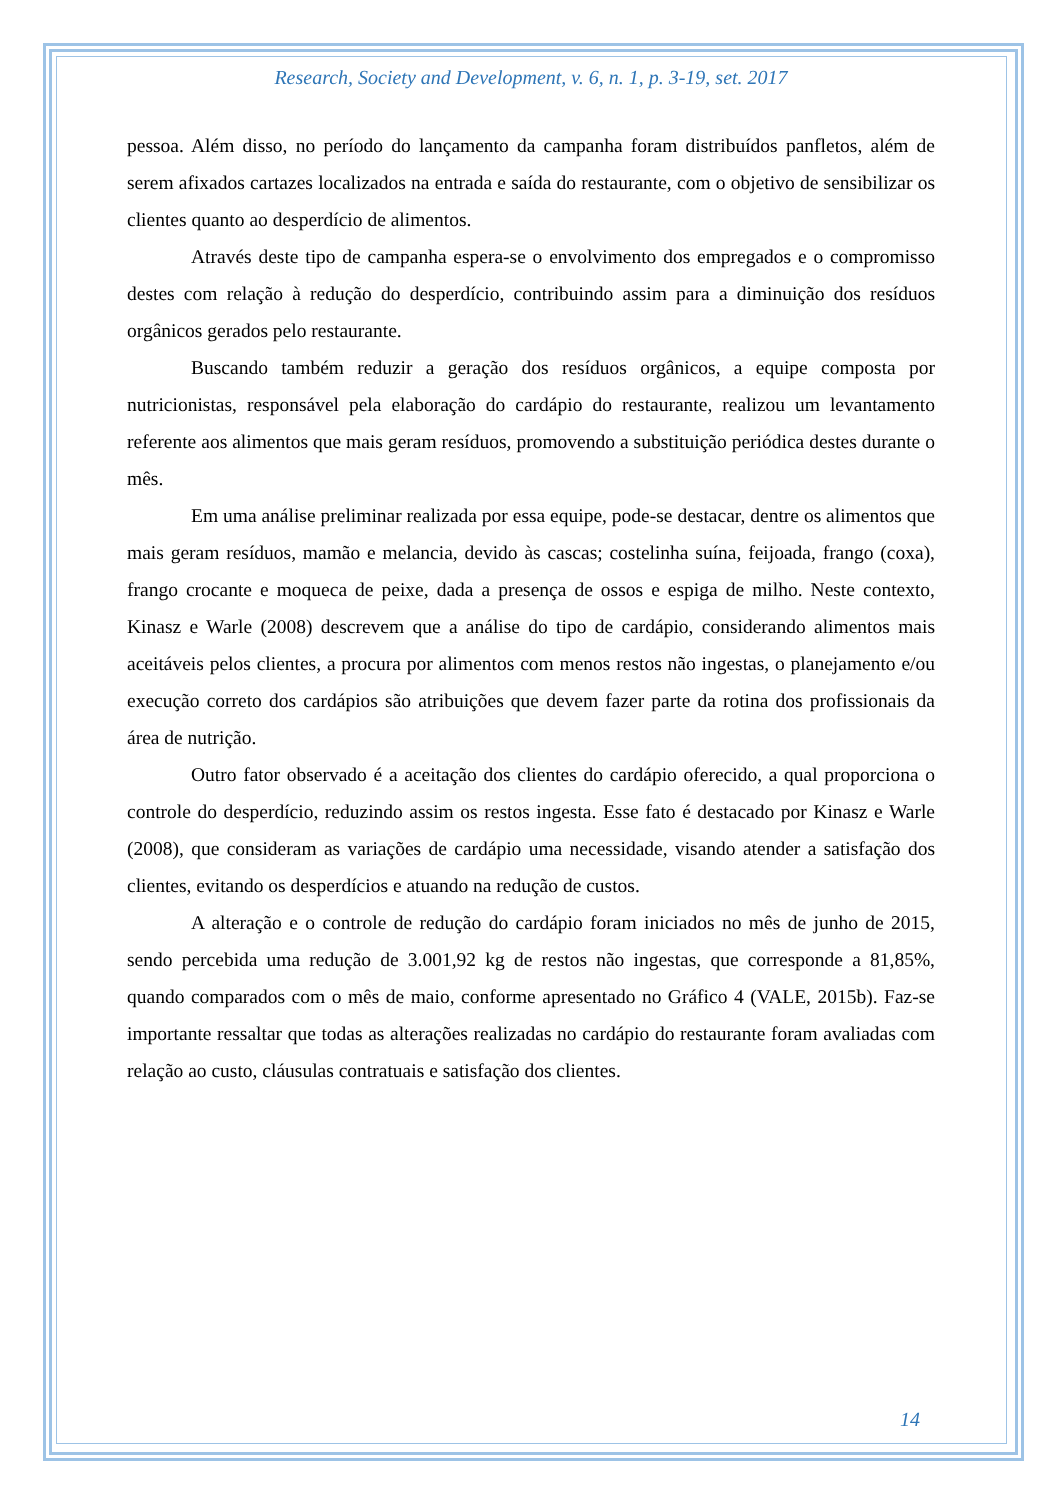Research, Society and Development, v. 6, n. 1, p. 3-19, set. 2017
pessoa. Além disso, no período do lançamento da campanha foram distribuídos panfletos, além de serem afixados cartazes localizados na entrada e saída do restaurante, com o objetivo de sensibilizar os clientes quanto ao desperdício de alimentos.
Através deste tipo de campanha espera-se o envolvimento dos empregados e o compromisso destes com relação à redução do desperdício, contribuindo assim para a diminuição dos resíduos orgânicos gerados pelo restaurante.
Buscando também reduzir a geração dos resíduos orgânicos, a equipe composta por nutricionistas, responsável pela elaboração do cardápio do restaurante, realizou um levantamento referente aos alimentos que mais geram resíduos, promovendo a substituição periódica destes durante o mês.
Em uma análise preliminar realizada por essa equipe, pode-se destacar, dentre os alimentos que mais geram resíduos, mamão e melancia, devido às cascas; costelinha suína, feijoada, frango (coxa), frango crocante e moqueca de peixe, dada a presença de ossos e espiga de milho. Neste contexto, Kinasz e Warle (2008) descrevem que a análise do tipo de cardápio, considerando alimentos mais aceitáveis pelos clientes, a procura por alimentos com menos restos não ingestas, o planejamento e/ou execução correto dos cardápios são atribuições que devem fazer parte da rotina dos profissionais da área de nutrição.
Outro fator observado é a aceitação dos clientes do cardápio oferecido, a qual proporciona o controle do desperdício, reduzindo assim os restos ingesta. Esse fato é destacado por Kinasz e Warle (2008), que consideram as variações de cardápio uma necessidade, visando atender a satisfação dos clientes, evitando os desperdícios e atuando na redução de custos.
A alteração e o controle de redução do cardápio foram iniciados no mês de junho de 2015, sendo percebida uma redução de 3.001,92 kg de restos não ingestas, que corresponde a 81,85%, quando comparados com o mês de maio, conforme apresentado no Gráfico 4 (VALE, 2015b). Faz-se importante ressaltar que todas as alterações realizadas no cardápio do restaurante foram avaliadas com relação ao custo, cláusulas contratuais e satisfação dos clientes.
14